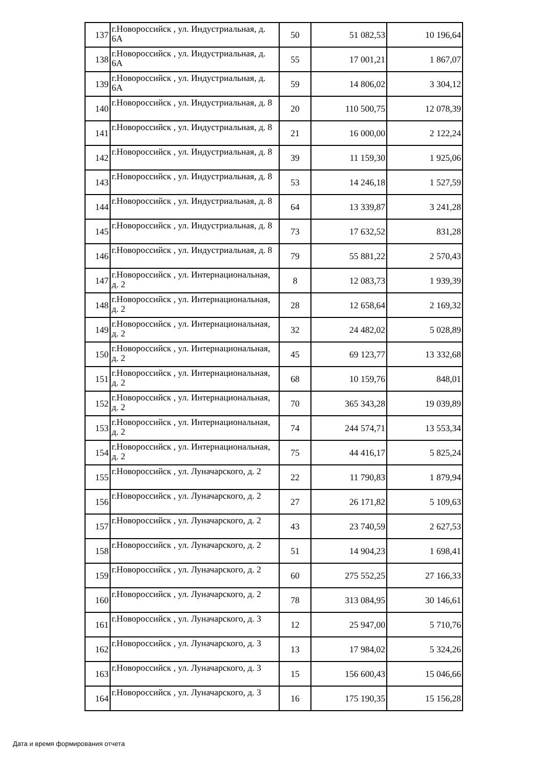| 137 | г.Новороссийск , ул. Индустриальная, д. 6А | 50 | 51 082,53 | 10 196,64 |
| 138 | г.Новороссийск , ул. Индустриальная, д. 6А | 55 | 17 001,21 | 1 867,07 |
| 139 | г.Новороссийск , ул. Индустриальная, д. 6А | 59 | 14 806,02 | 3 304,12 |
| 140 | г.Новороссийск , ул. Индустриальная, д. 8 | 20 | 110 500,75 | 12 078,39 |
| 141 | г.Новороссийск , ул. Индустриальная, д. 8 | 21 | 16 000,00 | 2 122,24 |
| 142 | г.Новороссийск , ул. Индустриальная, д. 8 | 39 | 11 159,30 | 1 925,06 |
| 143 | г.Новороссийск , ул. Индустриальная, д. 8 | 53 | 14 246,18 | 1 527,59 |
| 144 | г.Новороссийск , ул. Индустриальная, д. 8 | 64 | 13 339,87 | 3 241,28 |
| 145 | г.Новороссийск , ул. Индустриальная, д. 8 | 73 | 17 632,52 | 831,28 |
| 146 | г.Новороссийск , ул. Индустриальная, д. 8 | 79 | 55 881,22 | 2 570,43 |
| 147 | г.Новороссийск , ул. Интернациональная, д. 2 | 8 | 12 083,73 | 1 939,39 |
| 148 | г.Новороссийск , ул. Интернациональная, д. 2 | 28 | 12 658,64 | 2 169,32 |
| 149 | г.Новороссийск , ул. Интернациональная, д. 2 | 32 | 24 482,02 | 5 028,89 |
| 150 | г.Новороссийск , ул. Интернациональная, д. 2 | 45 | 69 123,77 | 13 332,68 |
| 151 | г.Новороссийск , ул. Интернациональная, д. 2 | 68 | 10 159,76 | 848,01 |
| 152 | г.Новороссийск , ул. Интернациональная, д. 2 | 70 | 365 343,28 | 19 039,89 |
| 153 | г.Новороссийск , ул. Интернациональная, д. 2 | 74 | 244 574,71 | 13 553,34 |
| 154 | г.Новороссийск , ул. Интернациональная, д. 2 | 75 | 44 416,17 | 5 825,24 |
| 155 | г.Новороссийск , ул. Луначарского, д. 2 | 22 | 11 790,83 | 1 879,94 |
| 156 | г.Новороссийск , ул. Луначарского, д. 2 | 27 | 26 171,82 | 5 109,63 |
| 157 | г.Новороссийск , ул. Луначарского, д. 2 | 43 | 23 740,59 | 2 627,53 |
| 158 | г.Новороссийск , ул. Луначарского, д. 2 | 51 | 14 904,23 | 1 698,41 |
| 159 | г.Новороссийск , ул. Луначарского, д. 2 | 60 | 275 552,25 | 27 166,33 |
| 160 | г.Новороссийск , ул. Луначарского, д. 2 | 78 | 313 084,95 | 30 146,61 |
| 161 | г.Новороссийск , ул. Луначарского, д. 3 | 12 | 25 947,00 | 5 710,76 |
| 162 | г.Новороссийск , ул. Луначарского, д. 3 | 13 | 17 984,02 | 5 324,26 |
| 163 | г.Новороссийск , ул. Луначарского, д. 3 | 15 | 156 600,43 | 15 046,66 |
| 164 | г.Новороссийск , ул. Луначарского, д. 3 | 16 | 175 190,35 | 15 156,28 |
Дата и время формирования отчета